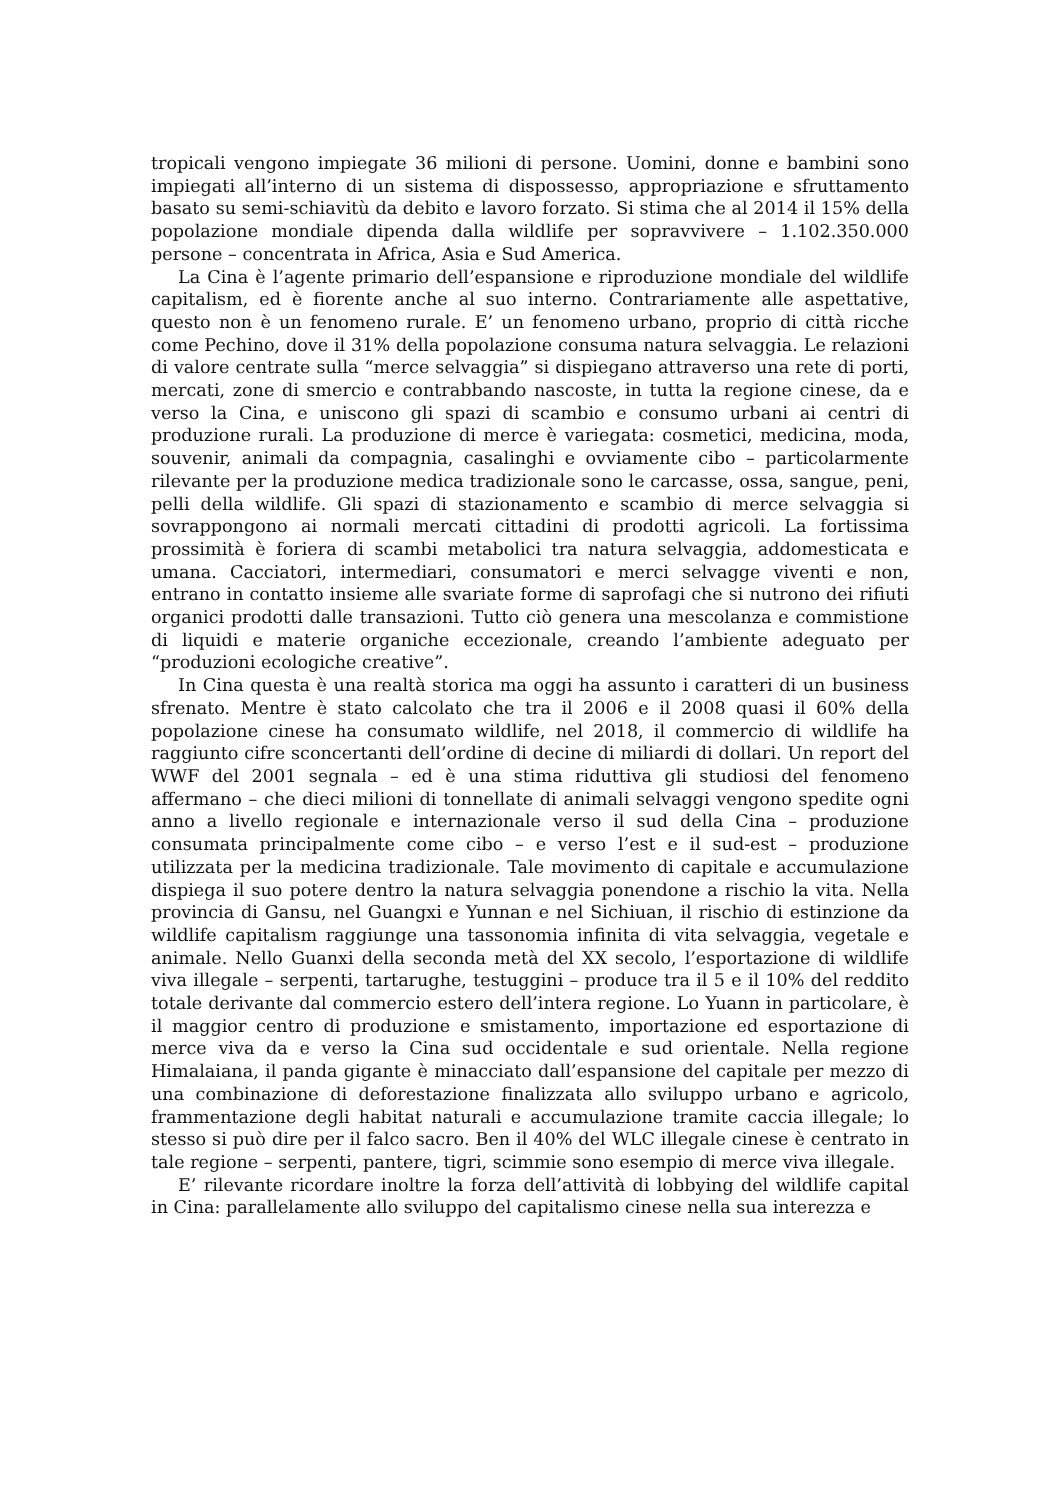tropicali vengono impiegate 36 milioni di persone. Uomini, donne e bambini sono impiegati all’interno di un sistema di dispossesso, appropriazione e sfruttamento basato su semi-schiavitù da debito e lavoro forzato. Si stima che al 2014 il 15% della popolazione mondiale dipenda dalla wildlife per sopravvivere – 1.102.350.000 persone – concentrata in Africa, Asia e Sud America.
La Cina è l’agente primario dell’espansione e riproduzione mondiale del wildlife capitalism, ed è fiorente anche al suo interno. Contrariamente alle aspettative, questo non è un fenomeno rurale. E’ un fenomeno urbano, proprio di città ricche come Pechino, dove il 31% della popolazione consuma natura selvaggia. Le relazioni di valore centrate sulla “merce selvaggia” si dispiegano attraverso una rete di porti, mercati, zone di smercio e contrabbando nascoste, in tutta la regione cinese, da e verso la Cina, e uniscono gli spazi di scambio e consumo urbani ai centri di produzione rurali. La produzione di merce è variegata: cosmetici, medicina, moda, souvenir, animali da compagnia, casalinghi e ovviamente cibo – particolarmente rilevante per la produzione medica tradizionale sono le carcasse, ossa, sangue, peni, pelli della wildlife. Gli spazi di stazionamento e scambio di merce selvaggia si sovrappongono ai normali mercati cittadini di prodotti agricoli. La fortissima prossimità è foriera di scambi metabolici tra natura selvaggia, addomesticata e umana. Cacciatori, intermediari, consumatori e merci selvagge viventi e non, entrano in contatto insieme alle svariate forme di saprofagi che si nutrono dei rifiuti organici prodotti dalle transazioni. Tutto ciò genera una mescolanza e commistione di liquidi e materie organiche eccezionale, creando l’ambiente adeguato per “produzioni ecologiche creative”.
In Cina questa è una realtà storica ma oggi ha assunto i caratteri di un business sfrenato. Mentre è stato calcolato che tra il 2006 e il 2008 quasi il 60% della popolazione cinese ha consumato wildlife, nel 2018, il commercio di wildlife ha raggiunto cifre sconcertanti dell’ordine di decine di miliardi di dollari. Un report del WWF del 2001 segnala – ed è una stima riduttiva gli studiosi del fenomeno affermano – che dieci milioni di tonnellate di animali selvaggi vengono spedite ogni anno a livello regionale e internazionale verso il sud della Cina – produzione consumata principalmente come cibo – e verso l’est e il sud-est – produzione utilizzata per la medicina tradizionale. Tale movimento di capitale e accumulazione dispiega il suo potere dentro la natura selvaggia ponendone a rischio la vita. Nella provincia di Gansu, nel Guangxi e Yunnan e nel Sichiuan, il rischio di estinzione da wildlife capitalism raggiunge una tassonomia infinita di vita selvaggia, vegetale e animale. Nello Guanxi della seconda metà del XX secolo, l’esportazione di wildlife viva illegale – serpenti, tartarughe, testuggini – produce tra il 5 e il 10% del reddito totale derivante dal commercio estero dell’intera regione. Lo Yuann in particolare, è il maggior centro di produzione e smistamento, importazione ed esportazione di merce viva da e verso la Cina sud occidentale e sud orientale. Nella regione Himalaiana, il panda gigante è minacciato dall’espansione del capitale per mezzo di una combinazione di deforestazione finalizzata allo sviluppo urbano e agricolo, frammentazione degli habitat naturali e accumulazione tramite caccia illegale; lo stesso si può dire per il falco sacro. Ben il 40% del WLC illegale cinese è centrato in tale regione – serpenti, pantere, tigri, scimmie sono esempio di merce viva illegale.
E’ rilevante ricordare inoltre la forza dell’attività di lobbying del wildlife capital in Cina: parallelamente allo sviluppo del capitalismo cinese nella sua interezza e